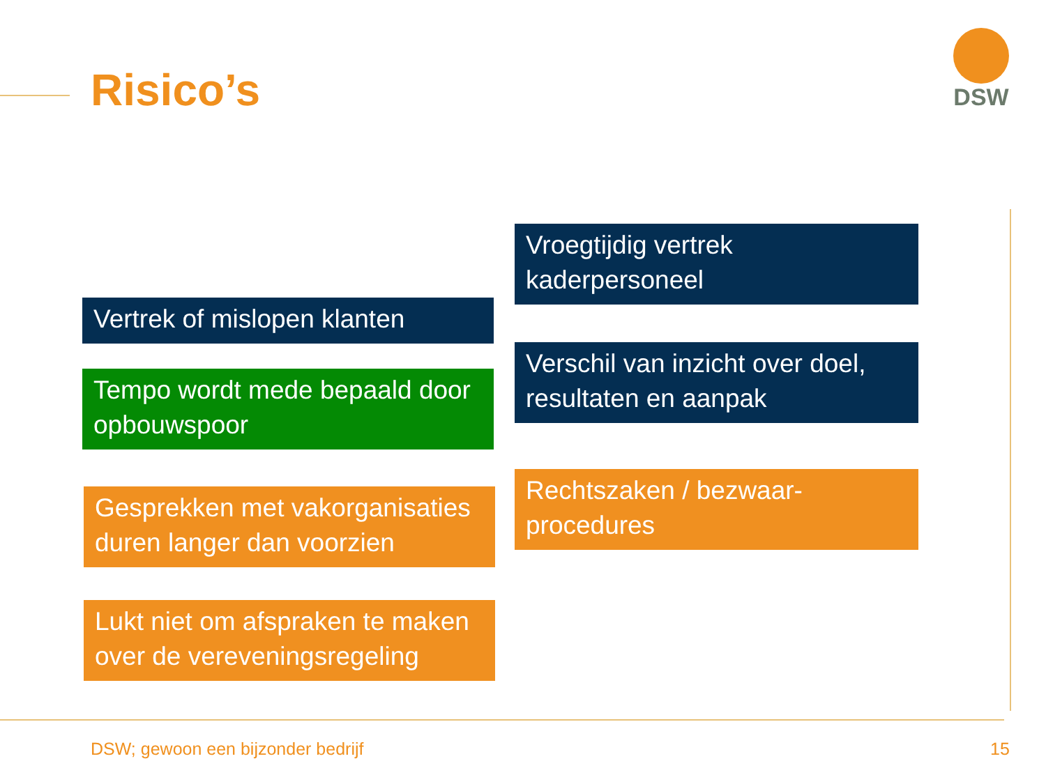Risico’s
DSW
Vertrek of mislopen klanten
Tempo wordt mede bepaald door opbouwspoor
Gesprekken met vakorganisaties duren langer dan voorzien
Lukt niet om afspraken te maken over de vereveningsregeling
Vroegtijdig vertrek kaderpersoneel
Verschil van inzicht over doel, resultaten en aanpak
Rechtszaken / bezwaar-procedures
DSW; gewoon een bijzonder bedrijf
15